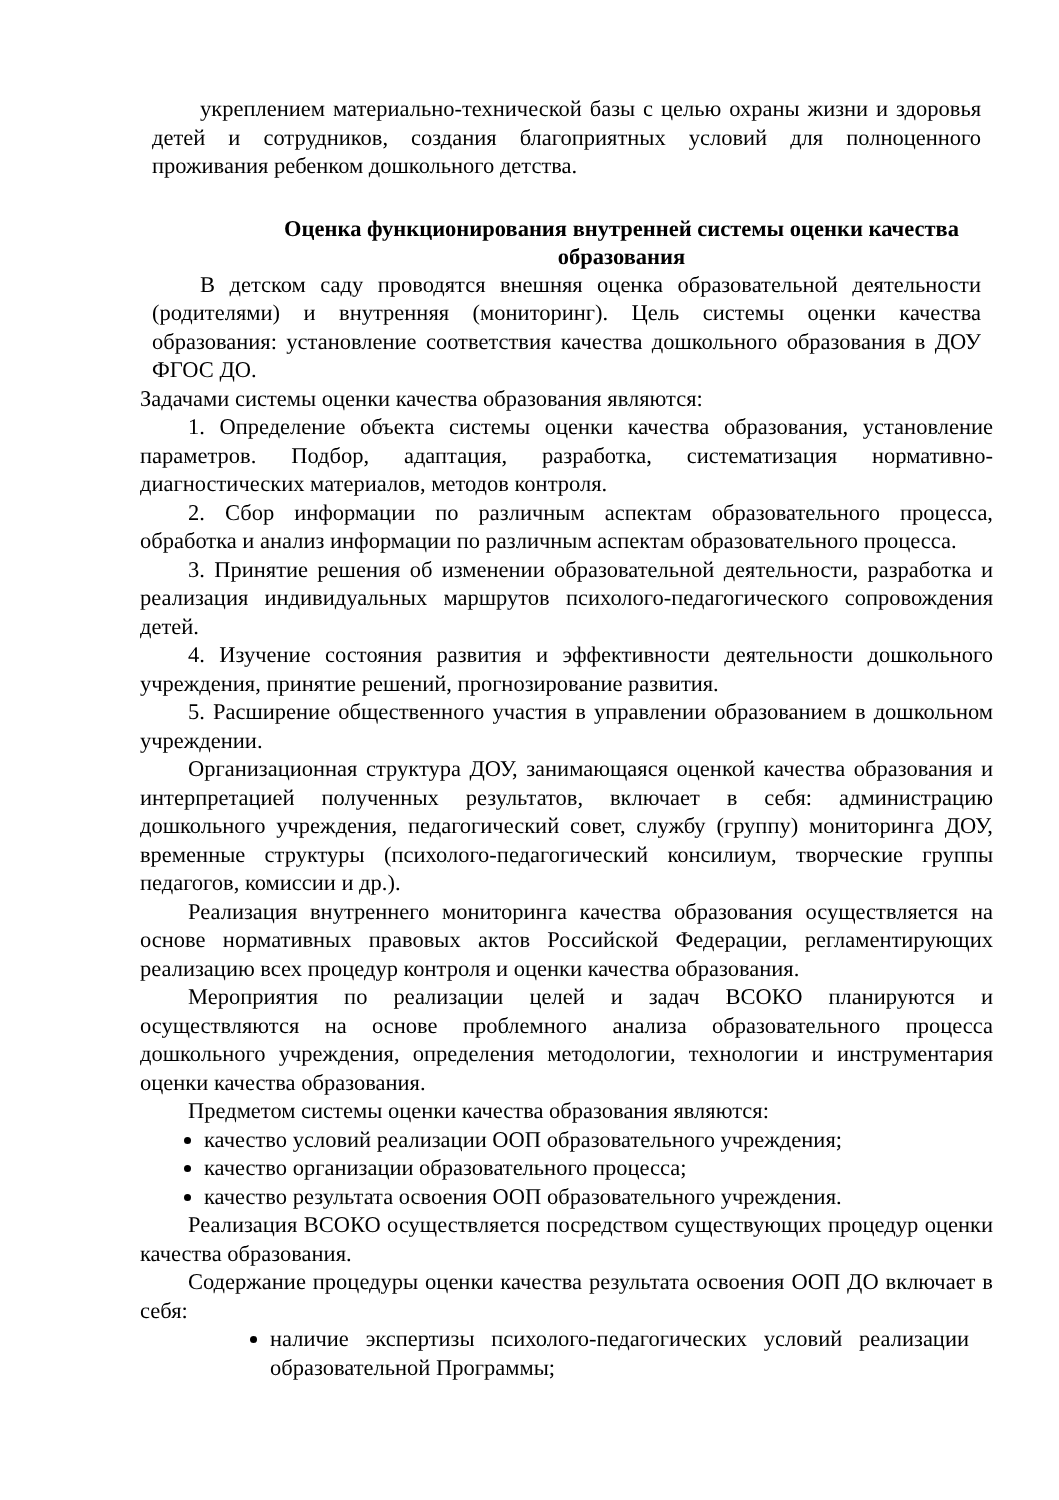укреплением материально-технической базы с целью охраны жизни и здоровья детей и сотрудников, создания благоприятных условий для полноценного проживания ребенком дошкольного детства.
Оценка функционирования внутренней системы оценки качества образования
В детском саду проводятся внешняя оценка образовательной деятельности (родителями) и внутренняя (мониторинг). Цель системы оценки качества образования: установление соответствия качества дошкольного образования в ДОУ ФГОС ДО.
Задачами системы оценки качества образования являются:
1. Определение объекта системы оценки качества образования, установление параметров. Подбор, адаптация, разработка, систематизация нормативно-диагностических материалов, методов контроля.
2. Сбор информации по различным аспектам образовательного процесса, обработка и анализ информации по различным аспектам образовательного процесса.
3. Принятие решения об изменении образовательной деятельности, разработка и реализация индивидуальных маршрутов психолого-педагогического сопровождения детей.
4. Изучение состояния развития и эффективности деятельности дошкольного учреждения, принятие решений, прогнозирование развития.
5. Расширение общественного участия в управлении образованием в дошкольном учреждении.
Организационная структура ДОУ, занимающаяся оценкой качества образования и интерпретацией полученных результатов, включает в себя: администрацию дошкольного учреждения, педагогический совет, службу (группу) мониторинга ДОУ, временные структуры (психолого-педагогический консилиум, творческие группы педагогов, комиссии и др.).
Реализация внутреннего мониторинга качества образования осуществляется на основе нормативных правовых актов Российской Федерации, регламентирующих реализацию всех процедур контроля и оценки качества образования.
Мероприятия по реализации целей и задач ВСОКО планируются и осуществляются на основе проблемного анализа образовательного процесса дошкольного учреждения, определения методологии, технологии и инструментария оценки качества образования.
Предметом системы оценки качества образования являются:
качество условий реализации ООП образовательного учреждения;
качество организации образовательного процесса;
качество результата освоения ООП образовательного учреждения.
Реализация ВСОКО осуществляется посредством существующих процедур оценки качества образования.
Содержание процедуры оценки качества результата освоения ООП ДО включает в себя:
наличие экспертизы психолого-педагогических условий реализации образовательной Программы;